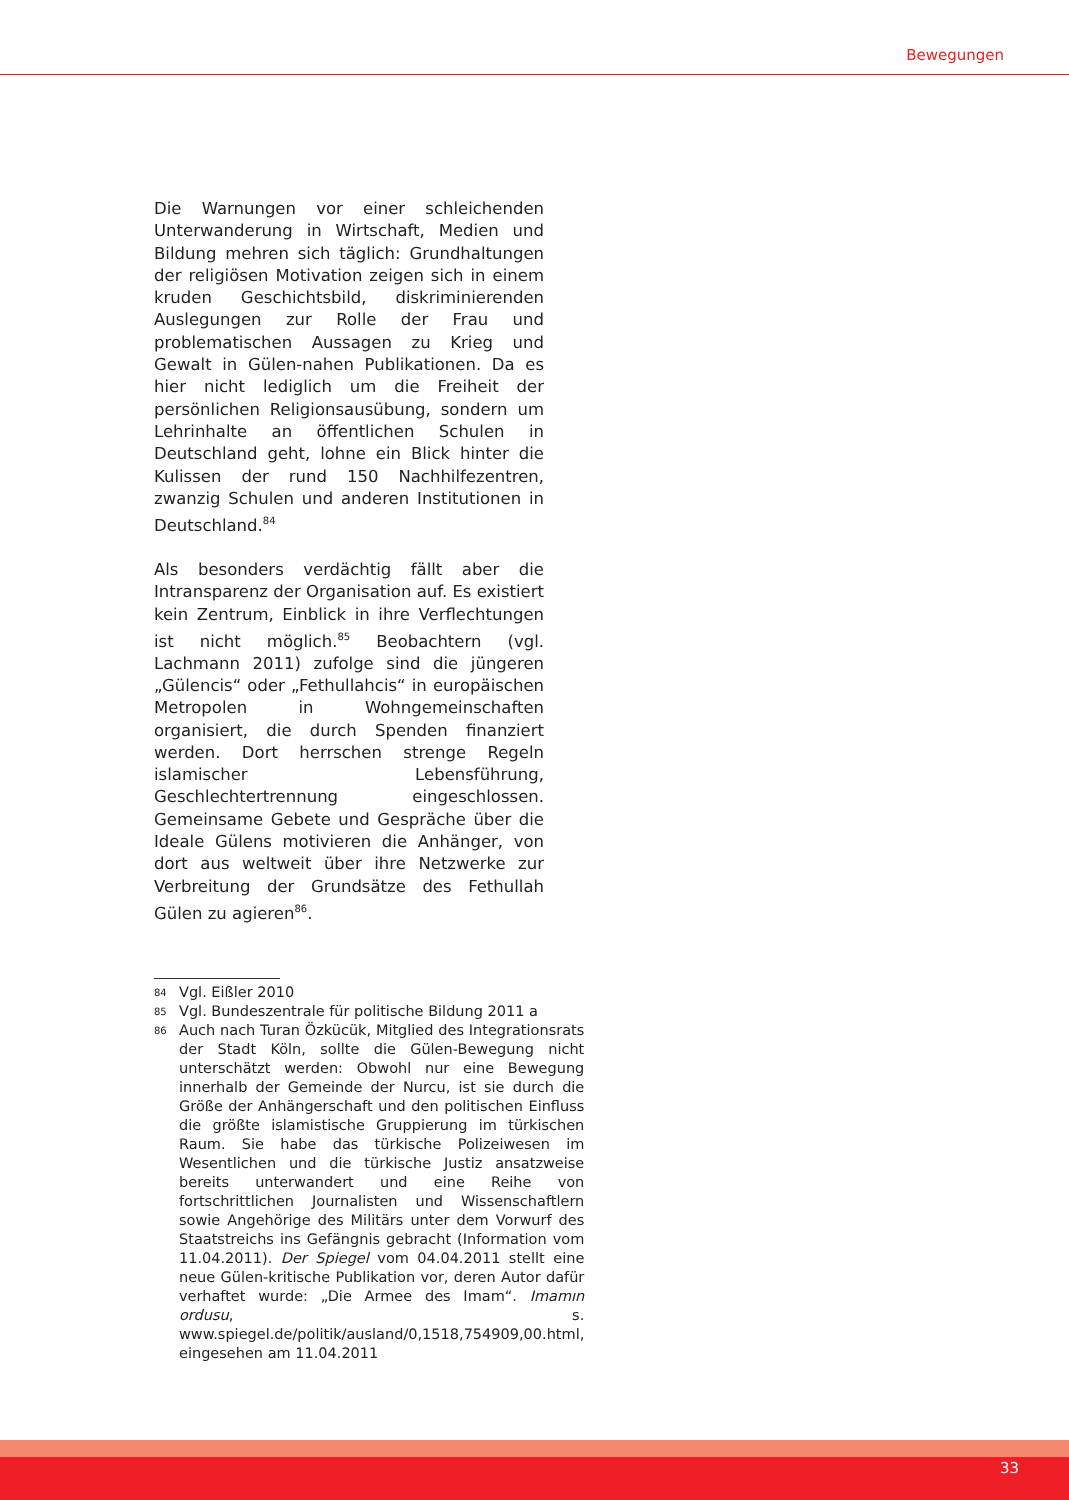Bewegungen
Die Warnungen vor einer schleichenden Unterwanderung in Wirtschaft, Medien und Bildung mehren sich täglich: Grundhaltungen der religiösen Motivation zeigen sich in einem kruden Geschichtsbild, diskriminierenden Auslegungen zur Rolle der Frau und problematischen Aussagen zu Krieg und Gewalt in Gülen-nahen Publikationen. Da es hier nicht lediglich um die Freiheit der persönlichen Religionsausübung, sondern um Lehrinhalte an öffentlichen Schulen in Deutschland geht, lohne ein Blick hinter die Kulissen der rund 150 Nachhilfezentren, zwanzig Schulen und anderen Institutionen in Deutschland.<sup>84</sup>
Als besonders verdächtig fällt aber die Intransparenz der Organisation auf. Es existiert kein Zentrum, Einblick in ihre Verflechtungen ist nicht möglich.<sup>85</sup> Beobachtern (vgl. Lachmann 2011) zufolge sind die jüngeren „Gülencis“ oder „Fethullahcis“ in europäischen Metropolen in Wohngemeinschaften organisiert, die durch Spenden finanziert werden. Dort herrschen strenge Regeln islamischer Lebensführung, Geschlechtertrennung eingeschlossen. Gemeinsame Gebete und Gespräche über die Ideale Gülens motivieren die Anhänger, von dort aus weltweit über ihre Netzwerke zur Verbreitung der Grundsätze des Fethullah Gülen zu agieren<sup>86</sup>.
84 Vgl. Eißler 2010
85 Vgl. Bundeszentrale für politische Bildung 2011 a
86 Auch nach Turan Özkücük, Mitglied des Integrationsrats der Stadt Köln, sollte die Gülen-Bewegung nicht unterschätzt werden: Obwohl nur eine Bewegung innerhalb der Gemeinde der Nurcu, ist sie durch die Größe der Anhängerschaft und den politischen Einfluss die größte islamistische Gruppierung im türkischen Raum. Sie habe das türkische Polizeiwesen im Wesentlichen und die türkische Justiz ansatzweise bereits unterwandert und eine Reihe von fortschrittlichen Journalisten und Wissenschaftlern sowie Angehörige des Militärs unter dem Vorwurf des Staatstreichs ins Gefängnis gebracht (Information vom 11.04.2011). Der Spiegel vom 04.04.2011 stellt eine neue Gülen-kritische Publikation vor, deren Autor dafür verhaftet wurde: „Die Armee des Imam“. Imamın ordusu, s. www.spiegel.de/politik/ausland/0,1518,754909,00.html, eingesehen am 11.04.2011
33